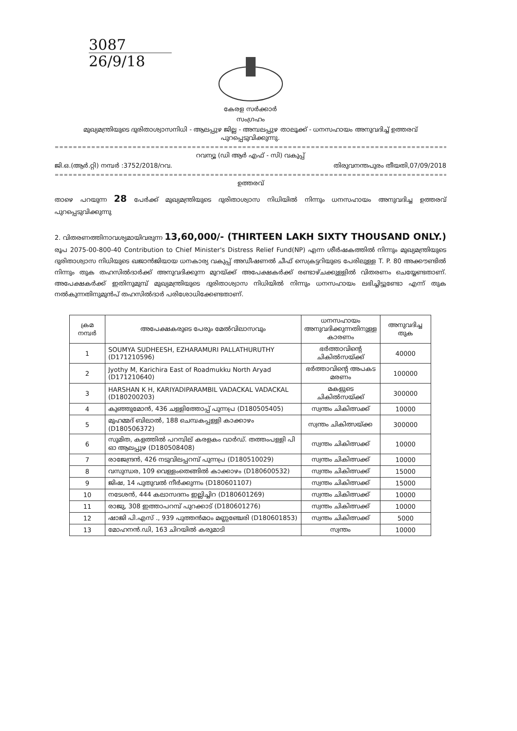3087
26/9/18
കേരള സർക്കാർ
സംഗ്രഹം
മുഖ്യമന്ത്രിയുടെ ദുരിതാശ്വാസനിധി - ആലപ്പുഴ ജില്ല - അമ്പലപ്പുഴ താലൂക്ക് - ധനസഹായം അനുവദിച്ച് ഉത്തരവ് പുറപ്പെടുവിക്കുന്നു.
==============================================================================================
റവന്യൂ (ഡി ആർ എഫ് - സി) വകുപ്പ്
ജി.ഒ.(ആർ.റ്റി) നമ്പർ :3752/2018/റവ. തിരുവനന്തപുരം തീയതി,07/09/2018
==============================================================================================
ഉത്തരവ്
താഴെ പറയുന്ന 28 പേർക്ക് മുഖ്യമന്ത്രിയുടെ ദുരിതാശ്വാസ നിധിയിൽ നിന്നും ധനസഹായം അനുവദിച്ച ഉത്തരവ് പുറപ്പെടുവിക്കുന്നു
2. വിതരണത്തിനാവശ്യമായിവരുന്ന 13,60,000/- (THIRTEEN LAKH SIXTY THOUSAND ONLY.) രൂപ 2075-00-800-40 Contribution to Chief Minister's Distress Relief Fund(NP) എന്ന ശീർഷകത്തിൽ നിന്നും മുഖ്യമന്ത്രിയുടെ ദുരിതാശ്വാസ നിധിയുടെ ഖജാൻജിയായ ധനകാര്യ വകുപ്പ് അഡീഷണൽ ചീഫ് സെക്രട്ടറിയുടെ പേരിലുള്ള T. P. 80 അക്കൗണ്ടിൽ നിന്നും തുക തഹസിൽദാർക്ക് അനുവദിക്കുന്ന മുറയ്ക്ക് അപേക്ഷകർക്ക് രണ്ടാഴ്ചക്കുള്ളിൽ വിതരണം ചെയ്യേണ്ടതാണ്. അപേക്ഷകർക്ക് ഇതിനുമുമ്പ് മുഖ്യമന്ത്രിയുടെ ദുരിതാശ്വാസ നിധിയിൽ നിന്നും ധനസഹായം ലഭിച്ചിട്ടുണ്ടോ എന്ന് തുക നൽകുന്നതിനുമുൻപ് തഹസിൽദാർ പരിശോധിക്കേണ്ടതാണ്.
| ക്രമ നമ്പർ | അപേക്ഷകരുടെ പേരും മേൽവിലാസവും | ധനസഹായം അനുവദിക്കുന്നതിനുള്ള കാരണം | അനുവദിച്ച തുക |
| --- | --- | --- | --- |
| 1 | SOUMYA SUDHEESH, EZHARAMURI PALLATHURUTHY (D171210596) | ഭർത്താവിന്റെ ചികിൽസയ്ക്ക് | 40000 |
| 2 | Jyothy M, Karichira East of Roadmukku North Aryad (D171210640) | ഭർത്താവിന്റെ അപകട മരണം | 100000 |
| 3 | HARSHAN K H, KARIYADIPARAMBIL VADACKAL VADACKAL (D180200203) | മകളുടെ ചികിൽസയ്ക്ക് | 300000 |
| 4 | കുഞ്ഞുമോൻ, 436 ചള്ളിത്തോപ്പ് പുന്നപ്ര (D180505405) | സ്വന്തം ചികിത്സക്ക് | 10000 |
| 5 | മുഹമ്മദ് ബിലാൽ, 188 ചെമ്പകപ്പള്ളി കാക്കാഴം (D180506372) | സ്വന്തം ചികിത്സയ്ക്ക | 300000 |
| 6 | സുമിത, കളത്തിൽ പറമ്പില് കരളകം വാർഡ്. തത്തംപള്ളി പി ഓ ആലപ്പുഴ (D180508408) | സ്വന്തം ചികിത്സക്ക് | 10000 |
| 7 | രാജേന്ദ്രൻ, 426 നടുവിലപ്പറമ്പ് പുന്നപ്ര (D180510029) | സ്വന്തം ചികിത്സക്ക് | 10000 |
| 8 | വസുന്ധര, 109 വെള്ളംതെങ്ങിൽ കാക്കാഴം (D180600532) | സ്വന്തം ചികിത്സക്ക് | 15000 |
| 9 | ജിഷ, 14 പുതുവൽ നീർക്കുന്നം (D180601107) | സ്വന്തം ചികിത്സക്ക് | 15000 |
| 10 | നടേശൻ, 444 കലാസദനം ഇല്ലിച്ചിറ (D180601269) | സ്വന്തം ചികിത്സക്ക് | 10000 |
| 11 | രാജു, 308 ഇത്താപറമ്പ് പുറക്കാട് (D180601276) | സ്വന്തം ചികിത്സക്ക് | 10000 |
| 12 | ഷാജി പി.എസ് ., 939 പുത്തൻമഠം മണ്ണഞ്ചേരി (D180601853) | സ്വന്തം ചികിത്സക്ക് | 5000 |
| 13 | മോഹനൻ.ഡി, 163 ചിറയിൽ കരുമാടി | സ്വന്തം | 10000 |